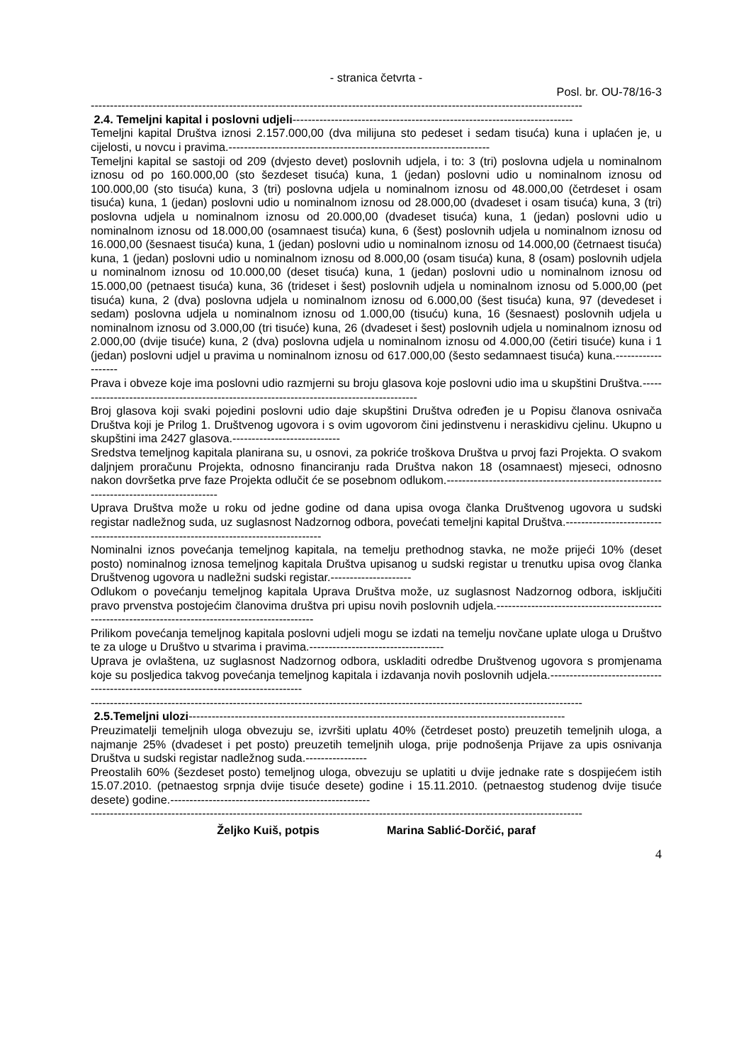- stranica četvrta -
Posl. br. OU-78/16-3
--------------------------------------------------------------------------------------------------------------------------------
2.4. Temeljni kapital i poslovni udjeli-------------------------------------------------------------------------
Temeljni kapital Društva iznosi 2.157.000,00 (dva milijuna sto pedeset i sedam tisuća) kuna i uplaćen je, u cijelosti, u novcu i pravima.--------------------------------------------------------------------
Temeljni kapital se sastoji od 209 (dvjesto devet) poslovnih udjela, i to: 3 (tri) poslovna udjela u nominalnom iznosu od po 160.000,00 (sto šezdeset tisuća) kuna, 1 (jedan) poslovni udio u nominalnom iznosu od 100.000,00 (sto tisuća) kuna, 3 (tri) poslovna udjela u nominalnom iznosu od 48.000,00 (četrdeset i osam tisuća) kuna, 1 (jedan) poslovni udio u nominalnom iznosu od 28.000,00 (dvadeset i osam tisuća) kuna, 3 (tri) poslovna udjela u nominalnom iznosu od 20.000,00 (dvadeset tisuća) kuna, 1 (jedan) poslovni udio u nominalnom iznosu od 18.000,00 (osamnaest tisuća) kuna, 6 (šest) poslovnih udjela u nominalnom iznosu od 16.000,00 (šesnaest tisuća) kuna, 1 (jedan) poslovni udio u nominalnom iznosu od 14.000,00 (četrnaest tisuća) kuna, 1 (jedan) poslovni udio u nominalnom iznosu od 8.000,00 (osam tisuća) kuna, 8 (osam) poslovnih udjela u nominalnom iznosu od 10.000,00 (deset tisuća) kuna, 1 (jedan) poslovni udio u nominalnom iznosu od 15.000,00 (petnaest tisuća) kuna, 36 (trideset i šest) poslovnih udjela u nominalnom iznosu od 5.000,00 (pet tisuća) kuna, 2 (dva) poslovna udjela u nominalnom iznosu od 6.000,00 (šest tisuća) kuna, 97 (devedeset i sedam) poslovna udjela u nominalnom iznosu od 1.000,00 (tisuću) kuna, 16 (šesnaest) poslovnih udjela u nominalnom iznosu od 3.000,00 (tri tisuće) kuna, 26 (dvadeset i šest) poslovnih udjela u nominalnom iznosu od 2.000,00 (dvije tisuće) kuna, 2 (dva) poslovna udjela u nominalnom iznosu od 4.000,00 (četiri tisuće) kuna i 1 (jedan) poslovni udjel u pravima u nominalnom iznosu od 617.000,00 (šesto sedamnaest tisuća) kuna.-------------------
Prava i obveze koje ima poslovni udio razmjerni su broju glasova koje poslovni udio ima u skupštini Društva.------------------------------------------------------------------------------------------
Broj glasova koji svaki pojedini poslovni udio daje skupštini Društva određen je u Popisu članova osnivača Društva koji je Prilog 1. Društvenog ugovora i s ovim ugovorom čini jedinstvenu i neraskidivu cjelinu. Ukupno u skupštini ima 2427 glasova.----------------------------
Sredstva temeljnog kapitala planirana su, u osnovi, za pokriće troškova Društva u prvoj fazi Projekta. O svakom daljnjem proračunu Projekta, odnosno financiranju rada Društva nakon 18 (osamnaest) mjeseci, odnosno nakon dovršetka prve faze Projekta odlučit će se posebnom odlukom.-----------------------------------------------------------------------------------------
Uprava Društva može u roku od jedne godine od dana upisa ovoga članka Društvenog ugovora u sudski registar nadležnog suda, uz suglasnost Nadzornog odbora, povećati temeljni kapital Društva.-------------------------------------------------------------------------------------
Nominalni iznos povećanja temeljnog kapitala, na temelju prethodnog stavka, ne može prijeći 10% (deset posto) nominalnog iznosa temeljnog kapitala Društva upisanog u sudski registar u trenutku upisa ovog članka Društvenog ugovora u nadležni sudski registar.---------------------
Odlukom o povećanju temeljnog kapitala Uprava Društva može, uz suglasnost Nadzornog odbora, isključiti pravo prvenstva postojećim članovima društva pri upisu novih poslovnih udjela.-----------------------------------------------------------------------------------------------------
Prilikom povećanja temeljnog kapitala poslovni udjeli mogu se izdati na temelju novčane uplate uloga u Društvo te za uloge u Društvo u stvarima i pravima.-----------------------------------
Uprava je ovlaštena, uz suglasnost Nadzornog odbora, uskladiti odredbe Društvenog ugovora s promjenama koje su posljedica takvog povećanja temeljnog kapitala i izdavanja novih poslovnih udjela.------------------------------------------------------------------------------------
--------------------------------------------------------------------------------------------------------------------------------
2.5.Temeljni ulozi--------------------------------------------------------------------------------------------------
Preuzimatelji temeljnih uloga obvezuju se, izvršiti uplatu 40% (četrdeset posto) preuzetih temeljnih uloga, a najmanje 25% (dvadeset i pet posto) preuzetih temeljnih uloga, prije podnošenja Prijave za upis osnivanja Društva u sudski registar nadležnog suda.----------------
Preostalih 60% (šezdeset posto) temeljnog uloga, obvezuju se uplatiti u dvije jednake rate s dospijećem istih 15.07.2010. (petnaestog srpnja dvije tisuće desete) godine i 15.11.2010. (petnaestog studenog dvije tisuće desete) godine.----------------------------------------------------
--------------------------------------------------------------------------------------------------------------------------------
Željko Kuiš, potpis Marina Sablić-Dorčić, paraf
4